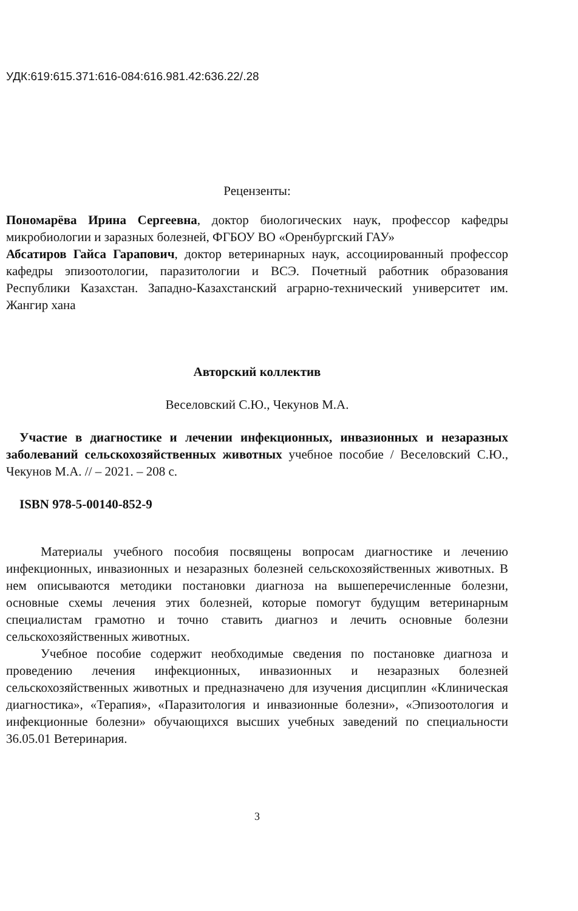УДК:619:615.371:616-084:616.981.42:636.22/.28
Рецензенты:
Пономарёва Ирина Сергеевна, доктор биологических наук, профессор кафедры микробиологии и заразных болезней, ФГБОУ ВО «Оренбургский ГАУ»
Абсатиров Гайса Гарапович, доктор ветеринарных наук, ассоциированный профессор кафедры эпизоотологии, паразитологии и ВСЭ. Почетный работник образования Республики Казахстан. Западно-Казахстанский аграрно-технический университет им. Жангир хана
Авторский коллектив
Веселовский С.Ю., Чекунов М.А.
Участие в диагностике и лечении инфекционных, инвазионных и незаразных заболеваний сельскохозяйственных животных учебное пособие / Веселовский С.Ю., Чекунов М.А. // – 2021. – 208 с.
ISBN 978-5-00140-852-9
Материалы учебного пособия посвящены вопросам диагностике и лечению инфекционных, инвазионных и незаразных болезней сельскохозяйственных животных. В нем описываются методики постановки диагноза на вышеперечисленные болезни, основные схемы лечения этих болезней, которые помогут будущим ветеринарным специалистам грамотно и точно ставить диагноз и лечить основные болезни сельскохозяйственных животных.
Учебное пособие содержит необходимые сведения по постановке диагноза и проведению лечения инфекционных, инвазионных и незаразных болезней сельскохозяйственных животных и предназначено для изучения дисциплин «Клиническая диагностика», «Терапия», «Паразитология и инвазионные болезни», «Эпизоотология и инфекционные болезни» обучающихся высших учебных заведений по специальности 36.05.01 Ветеринария.
3